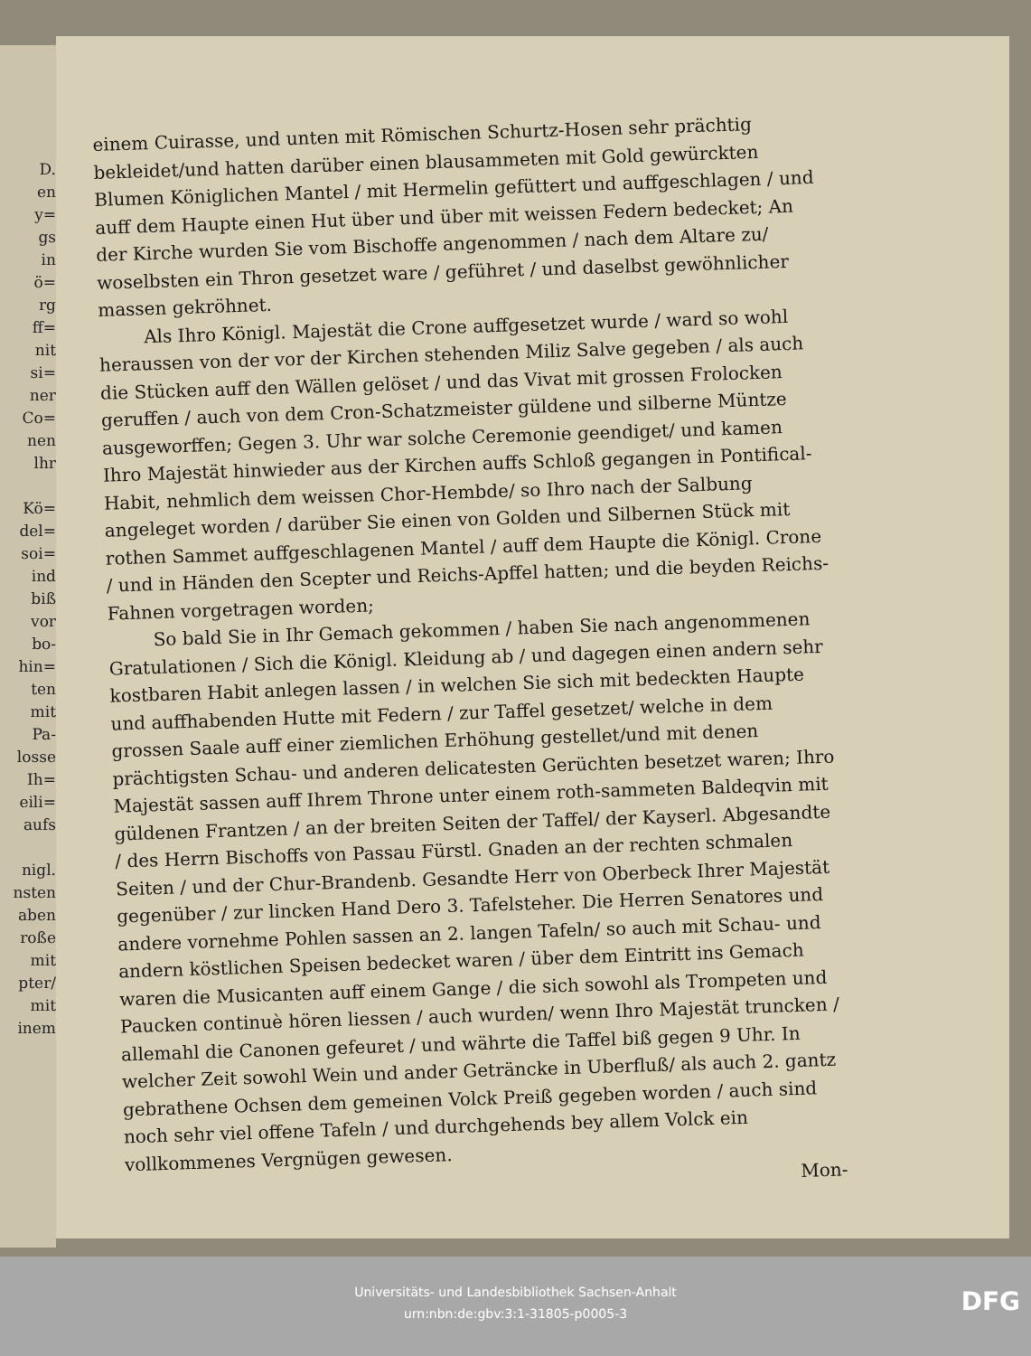D.
en
y=
gs
in
ö=
rg
ff=
nit
si=
ner
Co=
nen
lhr
Kö=
del=
soi=
ind
biß
vor
bo-
hin=
ten
mit
Pa-
losse
Ih=
eili=
aufs
nigl.
nsten
aben
roße
mit
pter/
mit
inem
einem Cuirasse, und unten mit Römischen Schurtz-Hosen sehr prächtig bekleidet/und hatten darüber einen blausammeten mit Gold gewürckten Blumen Königlichen Mantel / mit Hermelin gefüttert und auffgeschlagen / und auff dem Haupte einen Hut über und über mit weissen Federn bedecket; An der Kirche wurden Sie vom Bischoffe angenommen / nach dem Altare zu/ woselbsten ein Thron gesetzet ware / geführet / und daselbst gewöhnlicher massen gekröhnet.
Als Ihro Königl. Majestät die Crone auffgesetzet wurde / ward so wohl heraussen von der vor der Kirchen stehenden Miliz Salve gegeben / als auch die Stücken auff den Wällen gelöset / und das Vivat mit grossen Frolocken geruffen / auch von dem Cron-Schatzmeister güldene und silberne Müntze ausgeworffen; Gegen 3. Uhr war solche Ceremonie geendiget/ und kamen Ihro Majestät hinwieder aus der Kirchen auffs Schloß gegangen in Pontifical-Habit, nehmlich dem weissen Chor-Hembde/ so Ihro nach der Salbung angeleget worden / darüber Sie einen von Golden und Silbernen Stück mit rothen Sammet auffgeschlagenen Mantel / auff dem Haupte die Königl. Crone / und in Händen den Scepter und Reichs-Apffel hatten; und die beyden Reichs-Fahnen vorgetragen worden;
So bald Sie in Ihr Gemach gekommen / haben Sie nach angenommenen Gratulationen / Sich die Königl. Kleidung ab / und dagegen einen andern sehr kostbaren Habit anlegen lassen / in welchen Sie sich mit bedeckten Haupte und auffhabenden Hutte mit Federn / zur Taffel gesetzet/ welche in dem grossen Saale auff einer ziemlichen Erhöhung gestellet/und mit denen prächtigsten Schau- und anderen delicatesten Gerüchten besetzet waren; Ihro Majestät sassen auff Ihrem Throne unter einem roth-sammeten Baldeqvin mit güldenen Frantzen / an der breiten Seiten der Taffel/ der Kayserl. Abgesandte / des Herrn Bischoffs von Passau Fürstl. Gnaden an der rechten schmalen Seiten / und der Chur-Brandenb. Gesandte Herr von Oberbeck Ihrer Majestät gegenüber / zur lincken Hand Dero 3. Tafelsteher. Die Herren Senatores und andere vornehme Pohlen sassen an 2. langen Tafeln/ so auch mit Schau- und andern köstlichen Speisen bedecket waren / über dem Eintritt ins Gemach waren die Musicanten auff einem Gange / die sich sowohl als Trompeten und Paucken continuè hören liessen / auch wurden/ wenn Ihro Majestät truncken / allemahl die Canonen gefeuret / und währte die Taffel biß gegen 9 Uhr. In welcher Zeit sowohl Wein und ander Geträncke in Uberfluß/ als auch 2. gantz gebrathene Ochsen dem gemeinen Volck Preiß gegeben worden / auch sind noch sehr viel offene Tafeln / und durchgehends bey allem Volck ein vollkommenes Vergnügen gewesen.
Mon-
Universitäts- und Landesbibliothek Sachsen-Anhalt
urn:nbn:de:gbv:3:1-31805-p0005-3
DFG